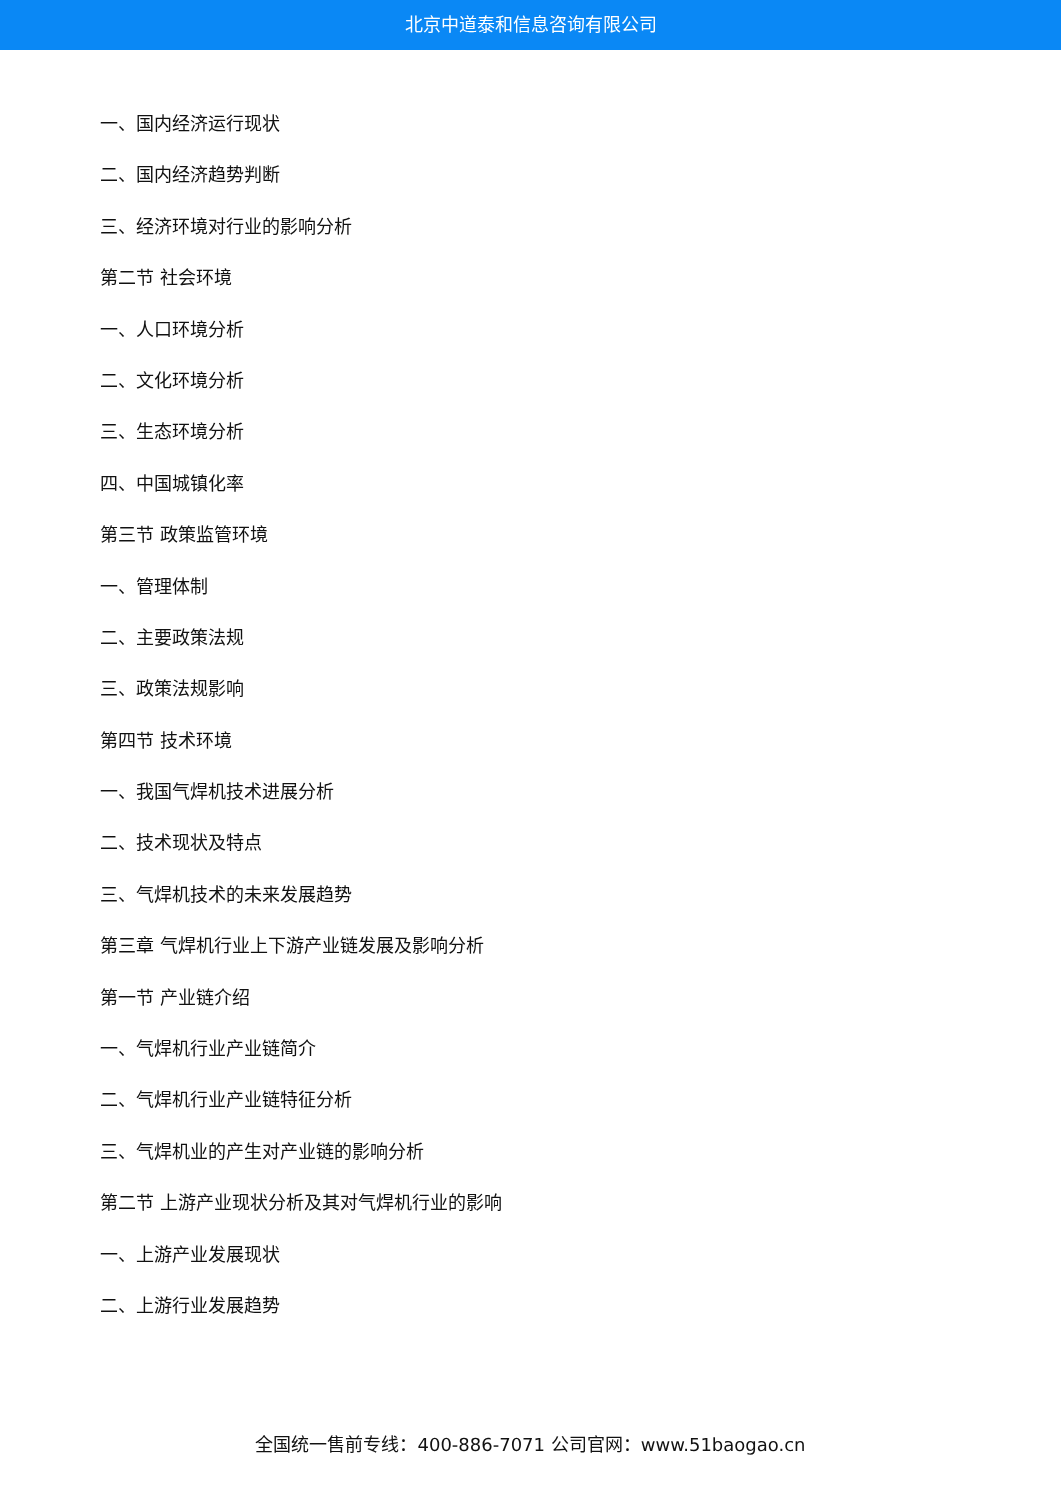北京中道泰和信息咨询有限公司
一、国内经济运行现状
二、国内经济趋势判断
三、经济环境对行业的影响分析
第二节 社会环境
一、人口环境分析
二、文化环境分析
三、生态环境分析
四、中国城镇化率
第三节 政策监管环境
一、管理体制
二、主要政策法规
三、政策法规影响
第四节 技术环境
一、我国气焊机技术进展分析
二、技术现状及特点
三、气焊机技术的未来发展趋势
第三章 气焊机行业上下游产业链发展及影响分析
第一节 产业链介绍
一、气焊机行业产业链简介
二、气焊机行业产业链特征分析
三、气焊机业的产生对产业链的影响分析
第二节 上游产业现状分析及其对气焊机行业的影响
一、上游产业发展现状
二、上游行业发展趋势
全国统一售前专线：400-886-7071 公司官网：www.51baogao.cn